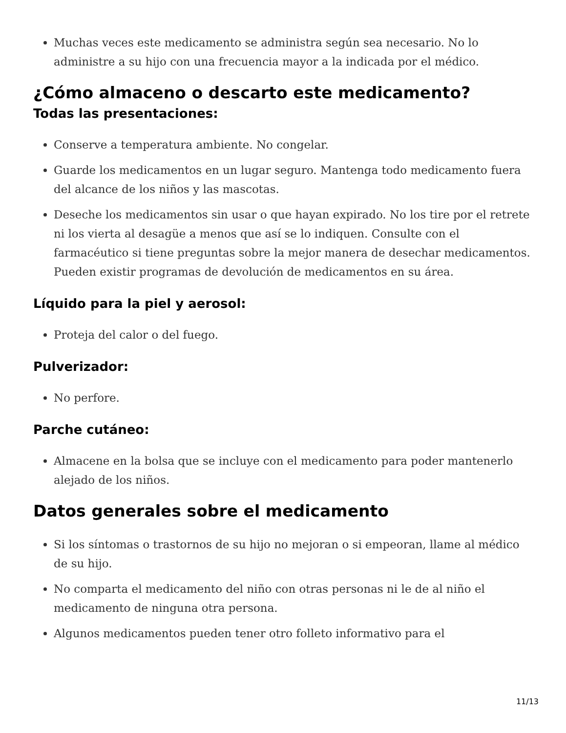Muchas veces este medicamento se administra según sea necesario. No lo administre a su hijo con una frecuencia mayor a la indicada por el médico.
¿Cómo almaceno o descarto este medicamento?
Todas las presentaciones:
Conserve a temperatura ambiente. No congelar.
Guarde los medicamentos en un lugar seguro. Mantenga todo medicamento fuera del alcance de los niños y las mascotas.
Deseche los medicamentos sin usar o que hayan expirado. No los tire por el retrete ni los vierta al desagüe a menos que así se lo indiquen. Consulte con el farmacéutico si tiene preguntas sobre la mejor manera de desechar medicamentos. Pueden existir programas de devolución de medicamentos en su área.
Líquido para la piel y aerosol:
Proteja del calor o del fuego.
Pulverizador:
No perfore.
Parche cutáneo:
Almacene en la bolsa que se incluye con el medicamento para poder mantenerlo alejado de los niños.
Datos generales sobre el medicamento
Si los síntomas o trastornos de su hijo no mejoran o si empeoran, llame al médico de su hijo.
No comparta el medicamento del niño con otras personas ni le de al niño el medicamento de ninguna otra persona.
Algunos medicamentos pueden tener otro folleto informativo para el
11/13